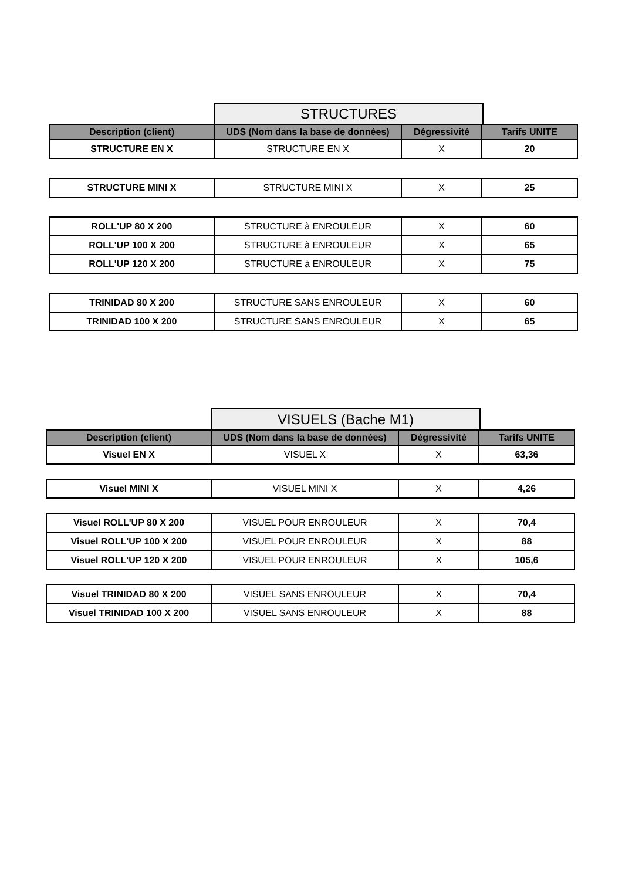STRUCTURES
| Description (client) | UDS (Nom dans la base de données) | Dégressivité | Tarifs UNITE |
| --- | --- | --- | --- |
| STRUCTURE EN X | STRUCTURE EN X | X | 20 |
| STRUCTURE MINI X | STRUCTURE MINI X | X | 25 |
| ROLL'UP 80 X 200 | STRUCTURE à ENROULEUR | X | 60 |
| ROLL'UP 100 X 200 | STRUCTURE à ENROULEUR | X | 65 |
| ROLL'UP 120 X 200 | STRUCTURE à ENROULEUR | X | 75 |
| TRINIDAD 80 X 200 | STRUCTURE SANS ENROULEUR | X | 60 |
| TRINIDAD 100 X 200 | STRUCTURE SANS ENROULEUR | X | 65 |
VISUELS (Bache M1)
| Description (client) | UDS (Nom dans la base de données) | Dégressivité | Tarifs UNITE |
| --- | --- | --- | --- |
| Visuel EN X | VISUEL X | X | 63,36 |
| Visuel MINI X | VISUEL MINI X | X | 4,26 |
| Visuel ROLL'UP 80 X 200 | VISUEL POUR ENROULEUR | X | 70,4 |
| Visuel ROLL'UP 100 X 200 | VISUEL POUR ENROULEUR | X | 88 |
| Visuel ROLL'UP 120 X 200 | VISUEL POUR ENROULEUR | X | 105,6 |
| Visuel TRINIDAD 80 X 200 | VISUEL SANS ENROULEUR | X | 70,4 |
| Visuel TRINIDAD 100 X 200 | VISUEL SANS ENROULEUR | X | 88 |